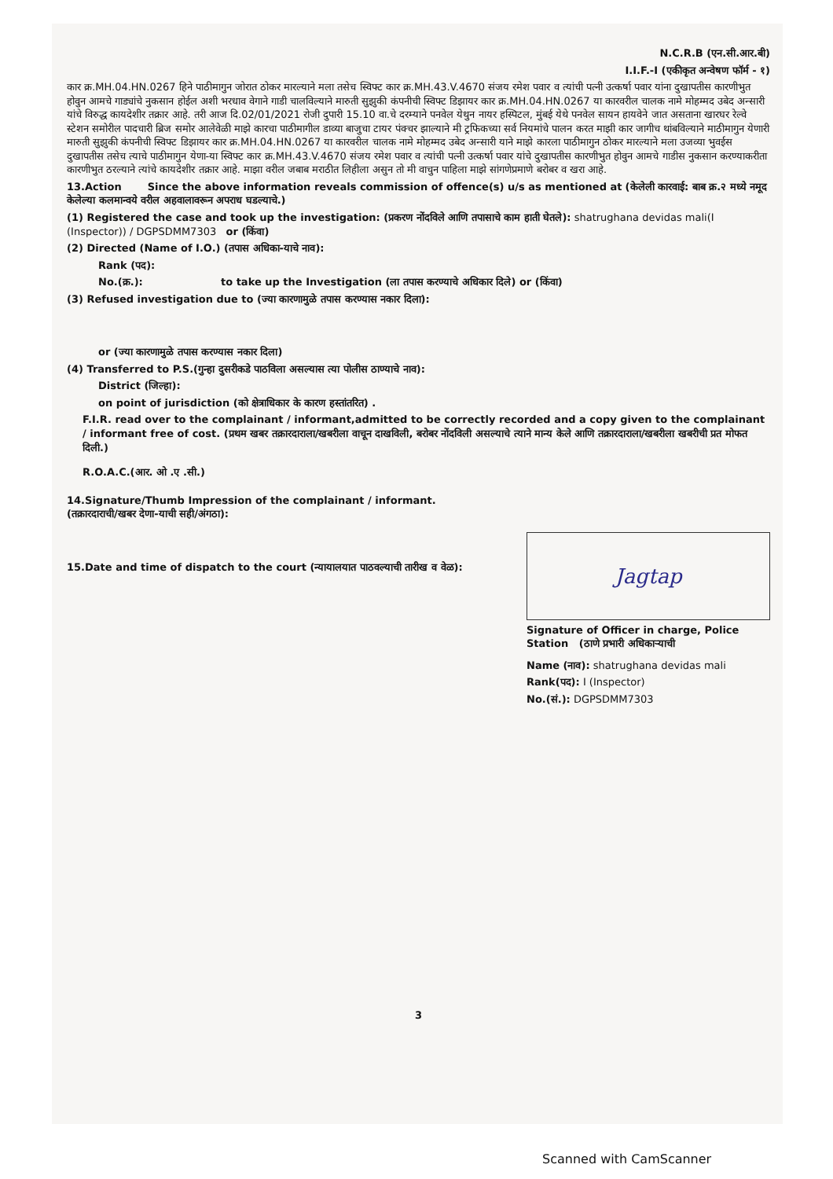N.C.R.B (एन.सी.आर.बी)
I.I.F.-I (एकीकृत अन्वेषण फॉर्म - १)
कार क्र.MH.04.HN.0267 हिने पाठीमागुन जोरात ठोकर मारल्याने मला तसेच स्विफ्ट कार क्र.MH.43.V.4670 संजय रमेश पवार व त्यांची पत्नी उत्कर्षा पवार यांना दुखापतीस कारणीभुत होवुन आमचे गाड्यांचे नुकसान होईल अशी भरधाव वेगाने गाडी चालविल्याने मारुती सुझुकी कंपनीची स्विफ्ट डिझायर कार क्र.MH.04.HN.0267 या कारवरील चालक नामे मोहम्मद उबेद अन्सारी यांचे विरुद्ध कायदेशीर तक्रार आहे. तरी आज दि.02/01/2021 रोजी दुपारी 15.10 वा.चे दरम्याने पनवेल येथुन नायर हस्पिटल, मुंबई येथे पनवेल सायन हायवेने जात असताना खारघर रेल्वे स्टेशन समोरील पादचारी ब्रिज समोर आलेवेळी माझे कारचा पाठीमागील डाव्या बाजुचा टायर पंक्चर झाल्याने मी ट्रफिकच्या सर्व नियमांचे पालन करत माझी कार जागीच थांबविल्याने माठीमागुन येणारी मारुती सुझुकी कंपनीची स्विफ्ट डिझायर कार क्र.MH.04.HN.0267 या कारवरील चालक नामे मोहम्मद उबेद अन्सारी याने माझे कारला पाठीमागुन ठोकर मारल्याने मला उजव्या भुवईस दुखापतीस तसेच त्याचे पाठीमागुन येणा-या स्विफ्ट कार क्र.MH.43.V.4670 संजय रमेश पवार व त्यांची पत्नी उत्कर्षा पवार यांचे दुखापतीस कारणीभुत होवुन आमचे गाडीस नुकसान करण्याकरीता कारणीभुत ठरल्याने त्यांचे कायदेशीर तक्रार आहे. माझा वरील जबाब मराठीत लिहीला असुन तो मी वाचुन पाहिला माझे सांगणेप्रमाणे बरोबर व खरा आहे.
13.Action Since the above information reveals commission of offence(s) u/s as mentioned at (केलेली कारवाई: बाब क्र.२ मध्ये नमूद केलेल्या कलमान्वये वरील अहवालावरून अपराध घडल्याचे.)
(1) Registered the case and took up the investigation: (प्रकरण नोंदविले आणि तपासाचे काम हाती घेतले): shatrughana devidas mali(I (Inspector)) / DGPSDMM7303 or (किंवा)
(2) Directed (Name of I.O.) (तपास अधिका-याचे नाव):
Rank (पद):
No.(क्र.): to take up the Investigation (ला तपास करण्याचे अधिकार दिले) or (किंवा)
(3) Refused investigation due to (ज्या कारणामुळे तपास करण्यास नकार दिला):
or (ज्या कारणामुळे तपास करण्यास नकार दिला)
(4) Transferred to P.S.(गुन्हा दुसरीकडे पाठविला असल्यास त्या पोलीस ठाण्याचे नाव):
District (जिल्हा):
on point of jurisdiction (को क्षेत्राधिकार के कारण हस्तांतरित) .
F.I.R. read over to the complainant / informant,admitted to be correctly recorded and a copy given to the complainant / informant free of cost. (प्रथम खबर तक्रारदाराला/खबरीला वाचून दाखविली, बरोबर नोंदविली असल्याचे त्याने मान्य केले आणि तक्रारदाराला/खबरीला खबरीची प्रत मोफत दिली.)
R.O.A.C.(आर. ओ .ए .सी.)
14.Signature/Thumb Impression of the complainant / informant.(तक्रारदाराची/खबर देणा-याची सही/अंगठा):
Jagtap
Signature of Officer in charge, Police Station (ठाणे प्रभारी अधिकाऱ्याची
Name (नाव): shatrughana devidas mali
Rank(पद): I (Inspector)
No.(सं.): DGPSDMM7303
15.Date and time of dispatch to the court (न्यायालयात पाठवल्याची तारीख व वेळ):
3
Scanned with CamScanner